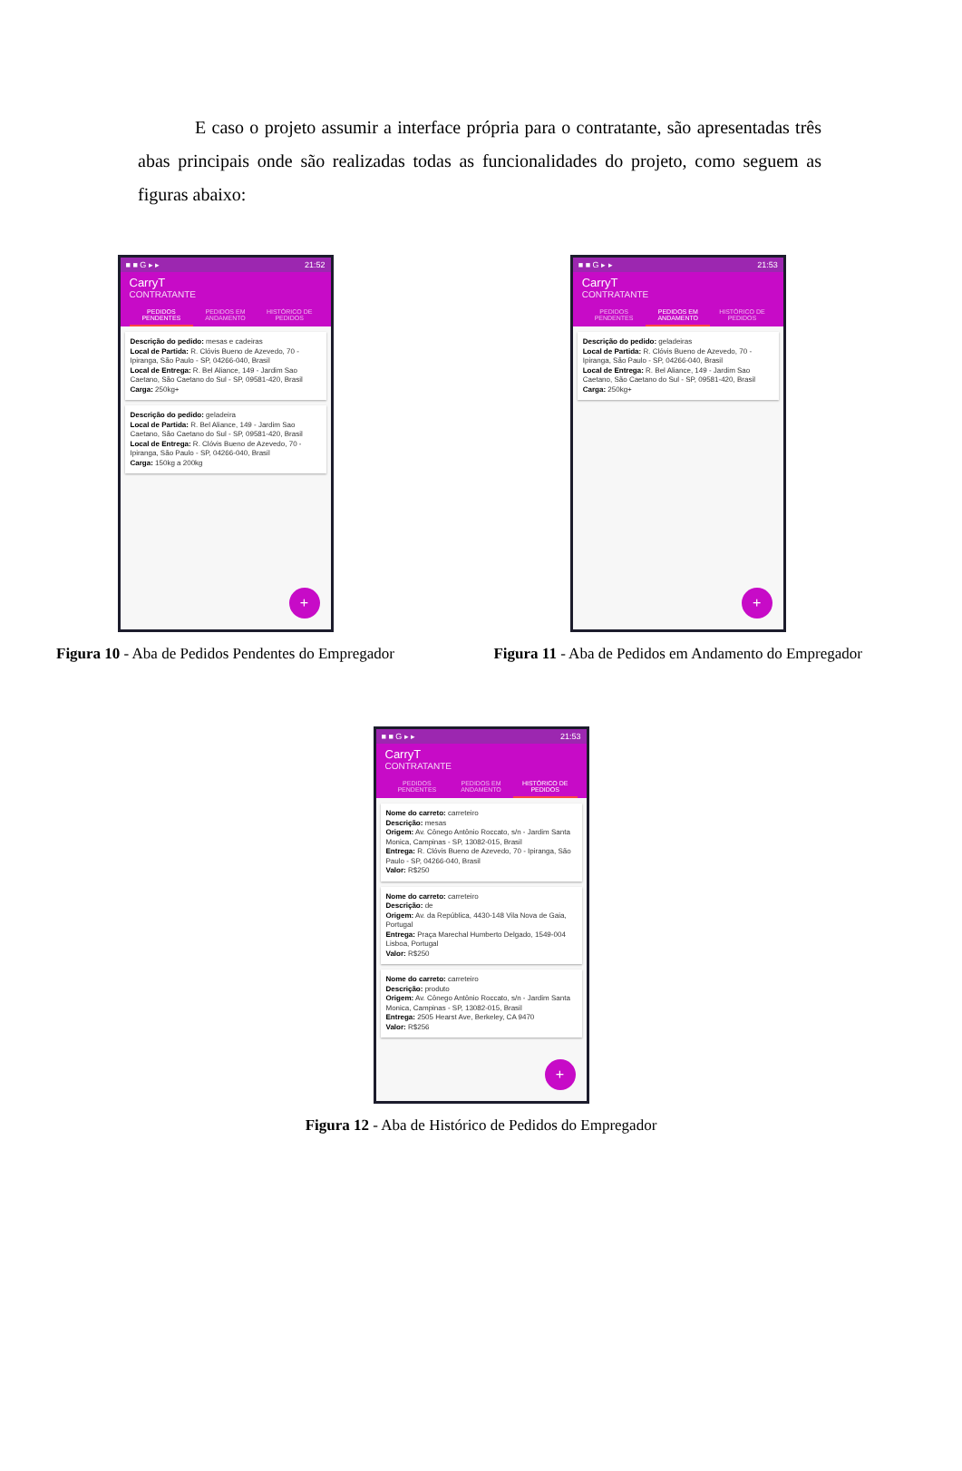E caso o projeto assumir a interface própria para o contratante, são apresentadas três abas principais onde são realizadas todas as funcionalidades do projeto, como seguem as figuras abaixo:
■ ■ G ▸ ▸ 21:52
CarryT
CONTRATANTE
PEDIDOS PENDENTES PEDIDOS EM ANDAMENTO HISTÓRICO DE PEDIDOS
Descrição do pedido: mesas e cadeiras
Local de Partida: R. Clóvis Bueno de Azevedo, 70 - Ipiranga, São Paulo - SP, 04266-040, Brasil
Local de Entrega: R. Bel Aliance, 149 - Jardim Sao Caetano, São Caetano do Sul - SP, 09581-420, Brasil
Carga: 250kg+
Descrição do pedido: geladeira
Local de Partida: R. Bel Aliance, 149 - Jardim Sao Caetano, São Caetano do Sul - SP, 09581-420, Brasil
Local de Entrega: R. Clóvis Bueno de Azevedo, 70 - Ipiranga, São Paulo - SP, 04266-040, Brasil
Carga: 150kg a 200kg
+
Figura 10 - Aba de Pedidos Pendentes do Empregador
■ ■ G ▸ ▸ 21:53
CarryT
CONTRATANTE
PEDIDOS PENDENTES PEDIDOS EM ANDAMENTO HISTÓRICO DE PEDIDOS
Descrição do pedido: geladeiras
Local de Partida: R. Clóvis Bueno de Azevedo, 70 - Ipiranga, São Paulo - SP, 04266-040, Brasil
Local de Entrega: R. Bel Aliance, 149 - Jardim Sao Caetano, São Caetano do Sul - SP, 09581-420, Brasil
Carga: 250kg+
+
Figura 11 - Aba de Pedidos em Andamento do Empregador
■ ■ G ▸ ▸ 21:53
CarryT
CONTRATANTE
PEDIDOS PENDENTES PEDIDOS EM ANDAMENTO HISTÓRICO DE PEDIDOS
Nome do carreto: carreteiro
Descrição: mesas
Origem: Av. Cônego Antônio Roccato, s/n - Jardim Santa Monica, Campinas - SP, 13082-015, Brasil
Entrega: R. Clóvis Bueno de Azevedo, 70 - Ipiranga, São Paulo - SP, 04266-040, Brasil
Valor: R$250
Nome do carreto: carreteiro
Descrição: de
Origem: Av. da República, 4430-148 Vila Nova de Gaia, Portugal
Entrega: Praça Marechal Humberto Delgado, 1549-004 Lisboa, Portugal
Valor: R$250
Nome do carreto: carreteiro
Descrição: produto
Origem: Av. Cônego Antônio Roccato, s/n - Jardim Santa Monica, Campinas - SP, 13082-015, Brasil
Entrega: 2505 Hearst Ave, Berkeley, CA 9470
Valor: R$256
+
Figura 12 - Aba de Histórico de Pedidos do Empregador